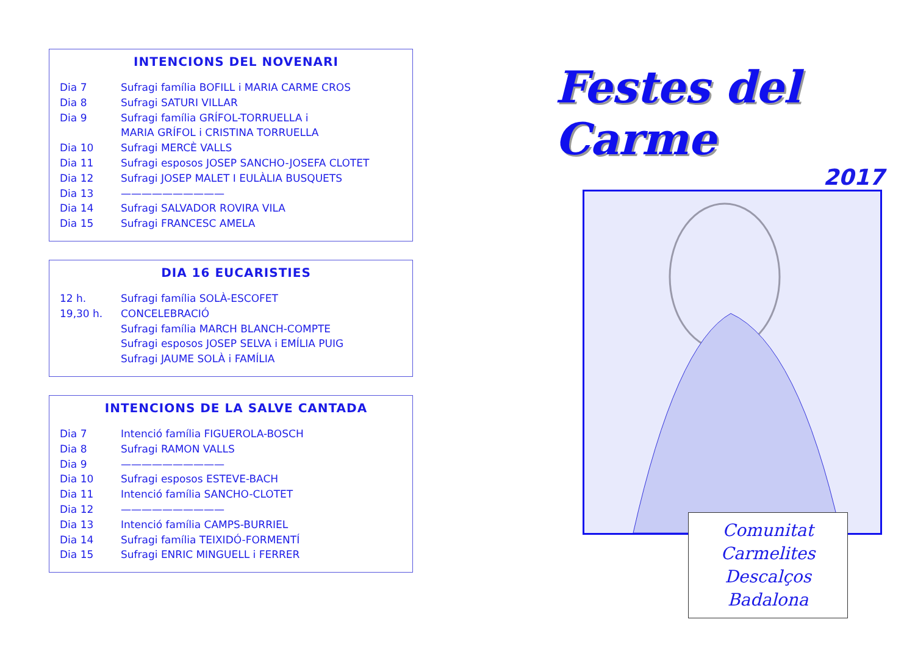INTENCIONS DEL NOVENARI
| Dia 7 | Sufragi família BOFILL i MARIA CARME CROS |
| Dia 8 | Sufragi SATURI VILLAR |
| Dia 9 | Sufragi família GRÍFOL-TORRUELLA i |
| | MARIA GRÍFOL i CRISTINA TORRUELLA |
| Dia 10 | Sufragi MERCÈ VALLS |
| Dia 11 | Sufragi esposos JOSEP SANCHO-JOSEFA CLOTET |
| Dia 12 | Sufragi JOSEP MALET I EULÀLIA BUSQUETS |
| Dia 13 | —————————— |
| Dia 14 | Sufragi SALVADOR ROVIRA VILA |
| Dia 15 | Sufragi FRANCESC AMELA |
DIA 16 EUCARISTIES
| 12 h. | Sufragi família SOLÀ-ESCOFET |
| 19,30 h. | CONCELEBRACIÓ |
| | Sufragi família MARCH BLANCH-COMPTE |
| | Sufragi esposos JOSEP SELVA i EMÍLIA PUIG |
| | Sufragi JAUME SOLÀ i FAMÍLIA |
INTENCIONS DE LA SALVE CANTADA
| Dia 7 | Intenció família FIGUEROLA-BOSCH |
| Dia 8 | Sufragi RAMON VALLS |
| Dia 9 | —————————— |
| Dia 10 | Sufragi esposos ESTEVE-BACH |
| Dia 11 | Intenció família SANCHO-CLOTET |
| Dia 12 | —————————— |
| Dia 13 | Intenció família CAMPS-BURRIEL |
| Dia 14 | Sufragi família TEIXIDÓ-FORMENTÍ |
| Dia 15 | Sufragi ENRIC MINGUELL i FERRER |
Festes del Carme
2017
Comunitat
Carmelites
Descalços
Badalona